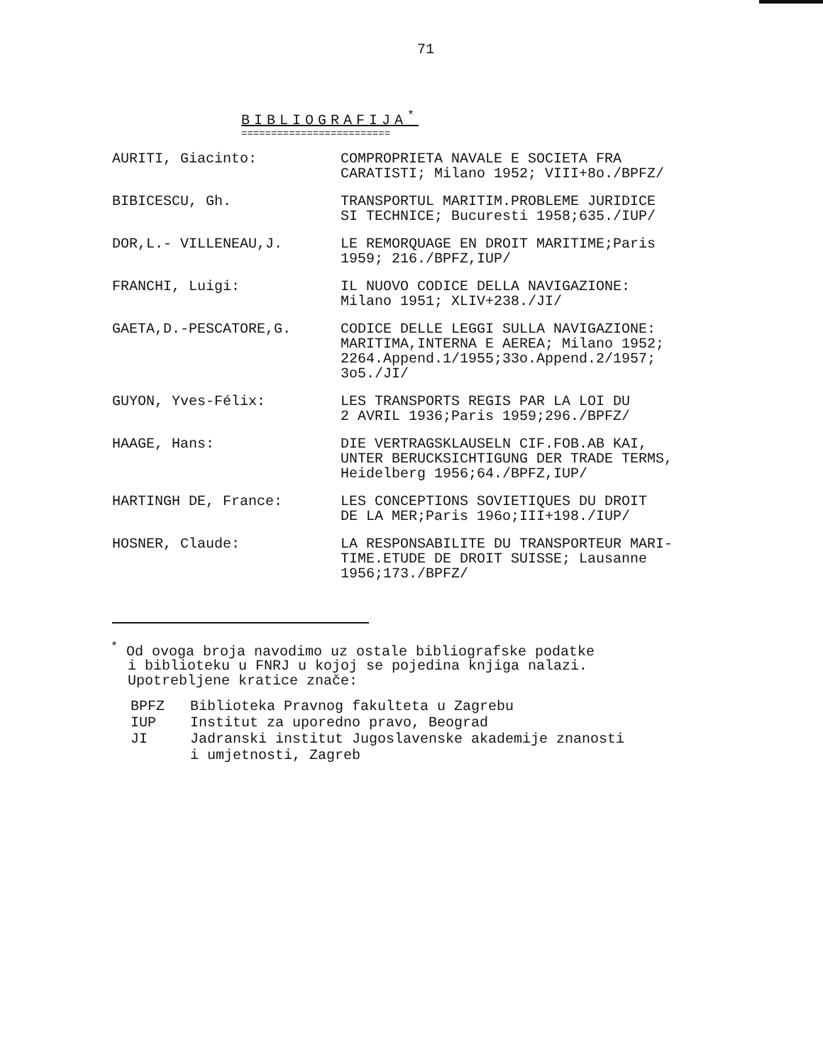71
BIBLIOGRAFIJA<sup>*</sup>
=========================
| AURITI, Giacinto: | COMPROPRIETA NAVALE E SOCIETA FRA CARATISTI; Milano 1952; VIII+8o./BPFZ/ |
| BIBICESCU, Gh. | TRANSPORTUL MARITIM.PROBLEME JURIDICE SI TECHNICE; Bucuresti 1958;635./IUP/ |
| DOR,L.- VILLENEAU,J. | LE REMORQUAGE EN DROIT MARITIME;Paris 1959; 216./BPFZ,IUP/ |
| FRANCHI, Luigi: | IL NUOVO CODICE DELLA NAVIGAZIONE: Milano 1951; XLIV+238./JI/ |
| GAETA,D.-PESCATORE,G. | CODICE DELLE LEGGI SULLA NAVIGAZIONE: MARITIMA,INTERNA E AEREA; Milano 1952; 2264.Append.1/1955;33o.Append.2/1957; 3o5./JI/ |
| GUYON, Yves-Félix: | LES TRANSPORTS REGIS PAR LA LOI DU 2 AVRIL 1936;Paris 1959;296./BPFZ/ |
| HAAGE, Hans: | DIE VERTRAGSKLAUSELN CIF.FOB.AB KAI, UNTER BERUCKSICHTIGUNG DER TRADE TERMS, Heidelberg 1956;64./BPFZ,IUP/ |
| HARTINGH DE, France: | LES CONCEPTIONS SOVIETIQUES DU DROIT DE LA MER;Paris 196o;III+198./IUP/ |
| HOSNER, Claude: | LA RESPONSABILITE DU TRANSPORTEUR MARI- TIME.ETUDE DE DROIT SUISSE; Lausanne 1956;173./BPFZ/ |
<sup>*</sup> Od ovoga broja navodimo uz ostale bibliografske podatke
i biblioteku u FNRJ u kojoj se pojedina knjiga nalazi.
Upotrebljene kratice znače:
BPFZ Biblioteka Pravnog fakulteta u Zagrebu
IUP Institut za uporedno pravo, Beograd
JI Jadranski institut Jugoslavenske akademije znanosti
i umjetnosti, Zagreb